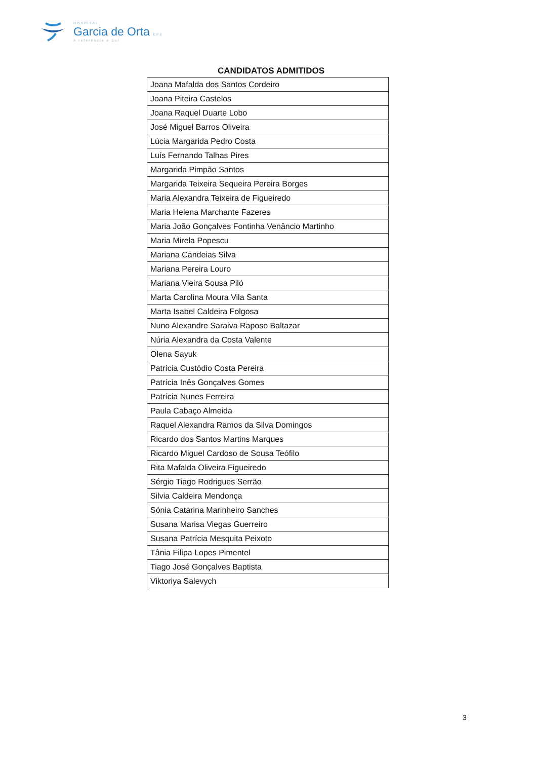HOSPITAL
Garcia de Orta EPE
A referência a Sul
CANDIDATOS ADMITIDOS
| Joana Mafalda dos Santos Cordeiro |
| Joana Piteira Castelos |
| Joana Raquel Duarte Lobo |
| José Miguel Barros Oliveira |
| Lúcia Margarida Pedro Costa |
| Luís Fernando Talhas Pires |
| Margarida Pimpão Santos |
| Margarida Teixeira Sequeira Pereira Borges |
| Maria Alexandra Teixeira de Figueiredo |
| Maria Helena Marchante Fazeres |
| Maria João Gonçalves Fontinha Venâncio Martinho |
| Maria Mirela Popescu |
| Mariana Candeias Silva |
| Mariana Pereira Louro |
| Mariana Vieira Sousa Piló |
| Marta Carolina Moura Vila Santa |
| Marta Isabel Caldeira Folgosa |
| Nuno Alexandre Saraiva Raposo Baltazar |
| Núria Alexandra da Costa Valente |
| Olena Sayuk |
| Patrícia Custódio Costa Pereira |
| Patrícia Inês Gonçalves Gomes |
| Patrícia Nunes Ferreira |
| Paula Cabaço Almeida |
| Raquel Alexandra Ramos da Silva Domingos |
| Ricardo dos Santos Martins Marques |
| Ricardo Miguel Cardoso de Sousa Teófilo |
| Rita Mafalda Oliveira Figueiredo |
| Sérgio Tiago Rodrigues Serrão |
| Silvia Caldeira Mendonça |
| Sónia Catarina Marinheiro Sanches |
| Susana Marisa Viegas Guerreiro |
| Susana Patrícia Mesquita Peixoto |
| Tânia Filipa Lopes Pimentel |
| Tiago José Gonçalves Baptista |
| Viktoriya Salevych |
3